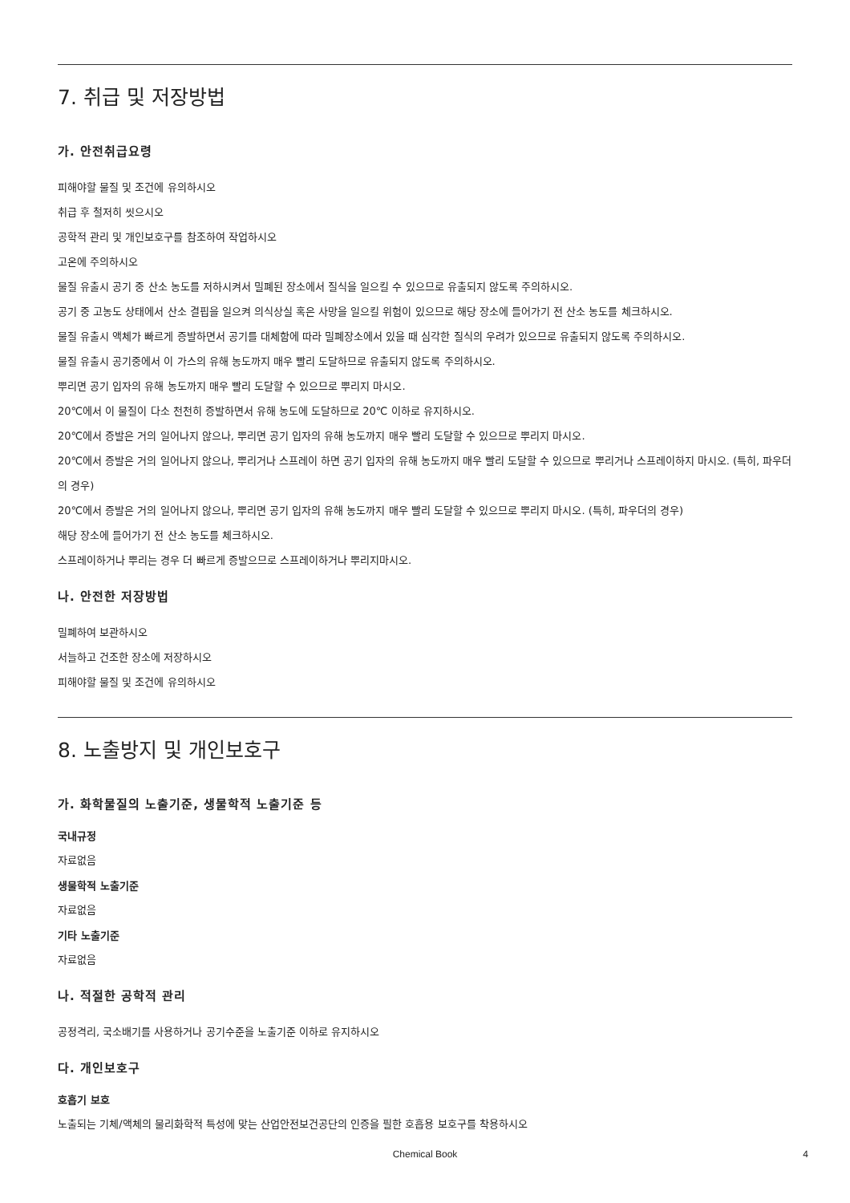7. 취급 및 저장방법
가. 안전취급요령
피해야할 물질 및 조건에 유의하시오
취급 후 철저히 씻으시오
공학적 관리 및 개인보호구를 참조하여 작업하시오
고온에 주의하시오
물질 유출시 공기 중 산소 농도를 저하시켜서 밀폐된 장소에서 질식을 일으킬 수 있으므로 유출되지 않도록 주의하시오.
공기 중 고농도 상태에서 산소 결핍을 일으켜 의식상실 혹은 사망을 일으킬 위험이 있으므로 해당 장소에 들어가기 전 산소 농도를 체크하시오.
물질 유출시 액체가 빠르게 증발하면서 공기를 대체함에 따라 밀폐장소에서 있을 때 심각한 질식의 우려가 있으므로 유출되지 않도록 주의하시오.
물질 유출시 공기중에서 이 가스의 유해 농도까지 매우 빨리 도달하므로 유출되지 않도록 주의하시오.
뿌리면 공기 입자의 유해 농도까지 매우 빨리 도달할 수 있으므로 뿌리지 마시오.
20℃에서 이 물질이 다소 천천히 증발하면서 유해 농도에 도달하므로 20℃ 이하로 유지하시오.
20℃에서 증발은 거의 일어나지 않으나, 뿌리면 공기 입자의 유해 농도까지 매우 빨리 도달할 수 있으므로 뿌리지 마시오.
20℃에서 증발은 거의 일어나지 않으나, 뿌리거나 스프레이 하면 공기 입자의 유해 농도까지 매우 빨리 도달할 수 있으므로 뿌리거나 스프레이하지 마시오. (특히, 파우더의 경우)
20℃에서 증발은 거의 일어나지 않으나, 뿌리면 공기 입자의 유해 농도까지 매우 빨리 도달할 수 있으므로 뿌리지 마시오. (특히, 파우더의 경우)
해당 장소에 들어가기 전 산소 농도를 체크하시오.
스프레이하거나 뿌리는 경우 더 빠르게 증발으므로 스프레이하거나 뿌리지마시오.
나. 안전한 저장방법
밀폐하여 보관하시오
서늘하고 건조한 장소에 저장하시오
피해야할 물질 및 조건에 유의하시오
8. 노출방지 및 개인보호구
가. 화학물질의 노출기준, 생물학적 노출기준 등
국내규정
자료없음
생물학적 노출기준
자료없음
기타 노출기준
자료없음
나. 적절한 공학적 관리
공정격리, 국소배기를 사용하거나 공기수준을 노출기준 이하로 유지하시오
다. 개인보호구
호흡기 보호
노출되는 기체/액체의 물리화학적 특성에 맞는 산업안전보건공단의 인증을 필한 호흡용 보호구를 착용하시오
Chemical Book
4